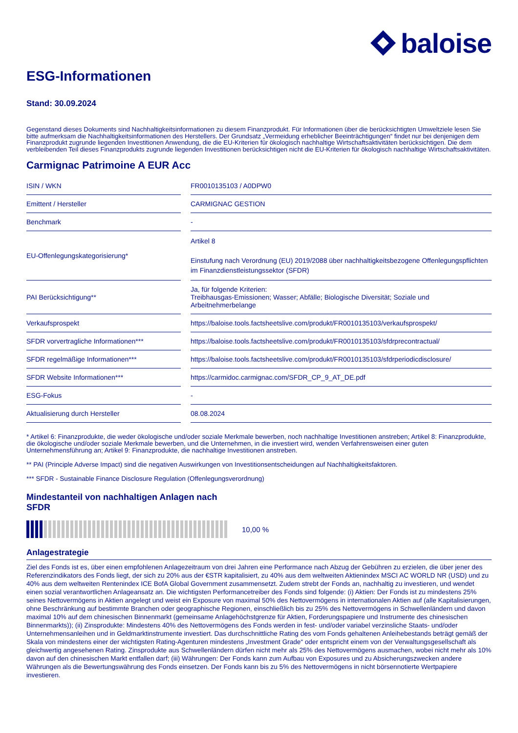baloise
ESG-Informationen
Stand: 30.09.2024
Gegenstand dieses Dokuments sind Nachhaltigkeitsinformationen zu diesem Finanzprodukt. Für Informationen über die berücksichtigten Umweltziele lesen Sie bitte aufmerksam die Nachhaltigkeitsinformationen des Herstellers. Der Grundsatz „Vermeidung erheblicher Beeinträchtigungen“ findet nur bei denjenigen dem Finanzprodukt zugrunde liegenden Investitionen Anwendung, die die EU-Kriterien für ökologisch nachhaltige Wirtschaftsaktivitäten berücksichtigen. Die dem verbleibenden Teil dieses Finanzprodukts zugrunde liegenden Investitionen berücksichtigen nicht die EU-Kriterien für ökologisch nachhaltige Wirtschaftsaktivitäten.
Carmignac Patrimoine A EUR Acc
| ISIN / WKN | | FR0010135103 / A0DPW0 |
| Emittent / Hersteller | | CARMIGNAC GESTION |
| Benchmark | | - |
| EU-Offenlegungskategorisierung* | | Artikel 8 Einstufung nach Verordnung (EU) 2019/2088 über nachhaltigkeitsbezogene Offenlegungspflichten im Finanzdienstleistungssektor (SFDR) |
| PAI Berücksichtigung** | | Ja, für folgende Kriterien: Treibhausgas-Emissionen; Wasser; Abfälle; Biologische Diversität; Soziale und Arbeitnehmerbelange |
| Verkaufsprospekt | | https://baloise.tools.factsheetslive.com/produkt/FR0010135103/verkaufsprospekt/ |
| SFDR vorvertragliche Informationen*** | | https://baloise.tools.factsheetslive.com/produkt/FR0010135103/sfdrprecontractual/ |
| SFDR regelmäßige Informationen*** | | https://baloise.tools.factsheetslive.com/produkt/FR0010135103/sfdrperiodicdisclosure/ |
| SFDR Website Informationen*** | | https://carmidoc.carmignac.com/SFDR_CP_9_AT_DE.pdf |
| ESG-Fokus | | - |
| Aktualisierung durch Hersteller | | 08.08.2024 |
* Artikel 6: Finanzprodukte, die weder ökologische und/oder soziale Merkmale bewerben, noch nachhaltige Investitionen anstreben; Artikel 8: Finanzprodukte, die ökologische und/oder soziale Merkmale bewerben, und die Unternehmen, in die investiert wird, wenden Verfahrensweisen einer guten Unternehmensführung an; Artikel 9: Finanzprodukte, die nachhaltige Investitionen anstreben.
** PAI (Principle Adverse Impact) sind die negativen Auswirkungen von Investitionsentscheidungen auf Nachhaltigkeitsfaktoren.
*** SFDR - Sustainable Finance Disclosure Regulation (Offenlegungsverordnung)
Mindestanteil von nachhaltigen Anlagen nach SFDR
10,00 %
Anlagestrategie
Ziel des Fonds ist es, über einen empfohlenen Anlagezeitraum von drei Jahren eine Performance nach Abzug der Gebühren zu erzielen, die über jener des Referenzindikators des Fonds liegt, der sich zu 20% aus der €STR kapitalisiert, zu 40% aus dem weltweiten Aktienindex MSCI AC WORLD NR (USD) und zu 40% aus dem weltweiten Rentenindex ICE BofA Global Government zusammensetzt. Zudem strebt der Fonds an, nachhaltig zu investieren, und wendet einen sozial verantwortlichen Anlageansatz an. Die wichtigsten Performancetreiber des Fonds sind folgende: (i) Aktien: Der Fonds ist zu mindestens 25% seines Nettovermögens in Aktien angelegt und weist ein Exposure von maximal 50% des Nettovermögens in internationalen Aktien auf (alle Kapitalisierungen, ohne Beschränkung auf bestimmte Branchen oder geographische Regionen, einschließlich bis zu 25% des Nettovermögens in Schwellenländern und davon maximal 10% auf dem chinesischen Binnenmarkt (gemeinsame Anlagehöchstgrenze für Aktien, Forderungspapiere und Instrumente des chinesischen Binnenmarkts)); (ii) Zinsprodukte: Mindestens 40% des Nettovermögens des Fonds werden in fest- und/oder variabel verzinsliche Staats- und/oder Unternehmensanleihen und in Geldmarktinstrumente investiert. Das durchschnittliche Rating des vom Fonds gehaltenen Anleihebestands beträgt gemäß der Skala von mindestens einer der wichtigsten Rating-Agenturen mindestens „Investment Grade“ oder entspricht einem von der Verwaltungsgesellschaft als gleichwertig angesehenen Rating. Zinsprodukte aus Schwellenländern dürfen nicht mehr als 25% des Nettovermögens ausmachen, wobei nicht mehr als 10% davon auf den chinesischen Markt entfallen darf; (iii) Währungen: Der Fonds kann zum Aufbau von Exposures und zu Absicherungszwecken andere Währungen als die Bewertungswährung des Fonds einsetzen. Der Fonds kann bis zu 5% des Nettovermögens in nicht börsennotierte Wertpapiere investieren.